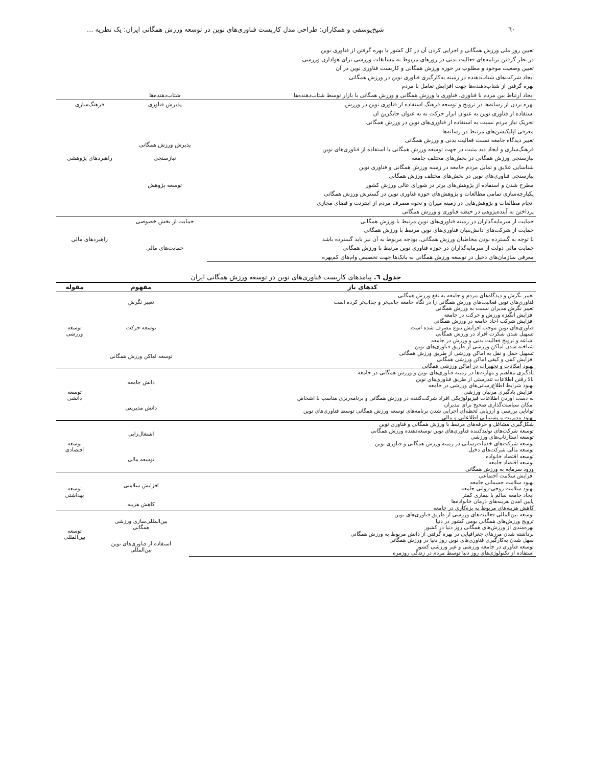٦٠ شیخ‌یوسفی و همکاران: طراحی مدل کاربست فناوری‌های نوین در توسعه ورزش همگانی ایران: یک نظریه ...
| تعیین روز ملی ورزش همگانی و اجرایی کردن آن در کل کشور با بهره گرفتن از فناوری نوین | | |
| در نظر گرفتن برنامه‌های فعالیت بدنی در روزهای مربوط به مسابقات ورزشی برای هوادارن ورزشی | | |
| تعیین وضعیت موجود و مطلوب در حوزه ورزش همگانی و کاربست فناوری نوین در آن | | |
| ایجاد شرکت‌های شتاب‌دهنده در زمینه به‌کارگیری فناوری نوین در ورزش همگانی | | |
| بهره گرفتن از شتاب‌دهنده‌ها جهت افزایش تعامل با مردم | | |
| ایجاد ارتباط بین مردم با فناوری، فناوری با ورزش همگانی و ورزش همگانی با بازار توسط شتاب‌دهنده‌ها | شتاب‌دهنده‌ها | |
| بهره بردن از رسانه‌ها در ترویج و توسعه فرهنگ استفاده از فناوری نوین در ورزش | پذیرش فناوری | فرهنگ‌سازی |
| استفاده از فناوری نوین به عنوان ابزار حرکت نه به عنوان جایگزین ان | | |
| تحریک نیاز مردم نسبت به استفاده از فناوری‌های نوین در ورزش همگانی | | |
| معرفی اپلیکیشن‌های مرتبط در رسانه‌ها | | |
| تغییر دیدگاه جامعه نسبت فعالیت بدنی و ورزش همگانی | پذیرش ورزش همگانی | |
| فرهنگ‌سازی و ایجاد دید مثبت در جهت توسعه ورزش همگانی با استفاده از فناوری‌های نوین | | |
| نیازسنجی ورزش همگانی در بخش‌های مختلف جامعه | نیازسنجی | راهبردهای پژوهشی |
| شناسایی علایق و تمایل مردم جامعه در زمینه ورزش همگانی و فناوری نوین | | |
| نیازسنجی فناوری‌های نوین در بخش‌های مختلف ورزش همگانی | | |
| مطرح شدن و استفاده از پژوهش‌های برتر در شورای عالی ورزش کشور | توسعه پژوهش | |
| یکپارچه‌سازی تمامی مطالعات و پژوهش‌های حوزه فناوری نوین در گسترش ورزش همگانی | | |
| انجام مطالعات و پژوهش‌هایی در زمینه میزان و نحوه مصرف مردم از اینترنت و فضای مجازی | | |
| پرداختن به آینده‌پژوهی در حیطه فناوری و ورزش همگانی | | |
| حمایت از سرمایه‌گذاران در زمینه فناوری‌های نوین مرتبط با ورزش همگانی | حمایت از بخش خصوصی | راهبردهای مالی |
| حمایت از شرکت‌های دانش‌بنیان فناوری‌های نوین مرتبط با ورزش همگانی | | |
| با توجه به گسترده بودن مخاطبان ورزش همگانی، بودجه مربوط به آن نیز باید گسترده باشد | حمایت‌های مالی | |
| حمایت مالی دولت از سرمایه‌گذاران در حوزه فناوری نوین مرتبط با ورزش همگانی | | |
| معرفی سازمان‌های دخیل در توسعه ورزش همگانی به بانک‌ها جهت تخصیص وام‌های کم‌بهره | | |
جدول ٦. پیامدهای کاربست فناوری‌های نوین در توسعه ورزش همگانی ایران
| کدهای باز | مفهوم | مقوله |
| --- | --- | --- |
| تغییر نگرش و دیدگاه‌های مردم و جامعه به نفع ورزش همگانی | تغییر نگرش | توسعه ورزشی |
| فناوری‌های نوین فعالیت‌های ورزش همگانی را در نگاه جامعه جالب‌تر و جذاب‌تر کرده است | | |
| تغییر نگرش مدیران نسبت به ورزش همگانی | | |
| افزایش انگیزه ورزش و حرکت در جامعه | توسعه حرکت | |
| افزایش شرکت احاد جامعه در ورزش همگانی | | |
| فناوری‌های نوین موجب افزایش تنوع مصرف شده است | | |
| تسهیل شدن شکرت افراد در ورزش همگانی | | |
| اشاعه و ترویج فعالیت بدنی و ورزش در جامعه | | |
| شناخته شدن اماکن ورزشی از طریق فناوری‌های نوین | توسعه اماکن ورزش همگانی | |
| تسهیل حمل و نقل به اماکن ورزشی از طریق ورزش همگانی | | |
| افزایش کمی و کیفی اماکن ورزشی همگانی | | |
| بهبود امکانات و تجهیزات در اماکن ورزشی همگانی | | |
| یادگیری مفاهیم و مهارت‌ها در زمینه فناوری‌های نوین و ورزش همگانی در جامعه | دانش جامعه | توسعه دانشی |
| بالا رفتن اطلاعات تندرستی از طریق فناوری‌های نوین | | |
| بهبود شرایط اطلاع‌رسانی‌های ورزشی در جامعه | | |
| افزایش یادگیری مربیان ورزشی | | |
| به دست اوردن اطلاعات فیزیولوژیکی افراد شرکت‌کننده در ورزش همگانی و برنامه‌ریزی مناسب با اشخاص | دانش مدیریتی | |
| امکان سیاست‌گذاری صحیح برای مدیران | | |
| توانایی بررسی و ارزیابی لحظه‌ای اجرایی شدن برنامه‌های توسعه ورزش همگانی توسط فناوری‌های نوین | | |
| بهبود مدیریت و پشتیبانی اطلاعاتی و مالی | | |
| شکل‌گیری مشاغل و حرفه‌های مرتبط با ورزش همگانی و فناوری نوین | اشتغال‌زایی | توسعه اقتصادی |
| توسعه شرکت‌های تولیدکننده فناوری‌های نوین توسعه‌دهنده ورزش همگانی | | |
| توسعه استارتاپ‌های ورزشی | | |
| توسعه شرکت‌های خدمات‌رسانی در زمینه ورزش همگانی و فناوری نوین | | |
| توسعه مالی شرکت‌های دخیل | توسعه مالی | |
| توسعه اقتصاد خانواده | | |
| توسعه اقتصاد جامعه | | |
| ورود سرمایه به ورزش همگانی | | |
| افزایش سلامت اجتماعی | افزایش سلامتی | توسعه بهداشتی |
| بهبود سلامت جسمانی جامعه | | |
| بهبود سلامت روحی-روانی جامعه | | |
| ایجاد جامعه سالم با بیماری کمتر | | |
| پایین امدن هزینه‌های درمان خانواده‌ها | کاهش هزینه | |
| کاهش هزینه‌های مربوط به بزه‌کاری در جامعه | | |
| توسعه بین‌المللی فعالیت‌های ورزشی از طریق فناوری‌های نوین | بین‌المللی‌سازی ورزشی همگانی | توسعه بین‌المللی |
| ترویج ورزش‌های همگانی بومی کشور در دنیا | | |
| بهره‌مندی از ورزش‌های همگانی روز دنیا در کشور | | |
| برداشته شدن مرزهای جغرافیایی در بهره گرفتن از دانش مربوط به ورزش همگانی | | |
| سهل شدن به‌کارگیری فناوری‌های نوین روز دنیا در ورزش همگانی | استفاده از فناوری‌های نوین بین‌المللی | |
| توسعه فناوری در جامعه ورزشی و غیر ورزشی کشور | | |
| استفاده از تکنولوژی‌های روز دنیا توسط مردم در زندگی روزمره | | |